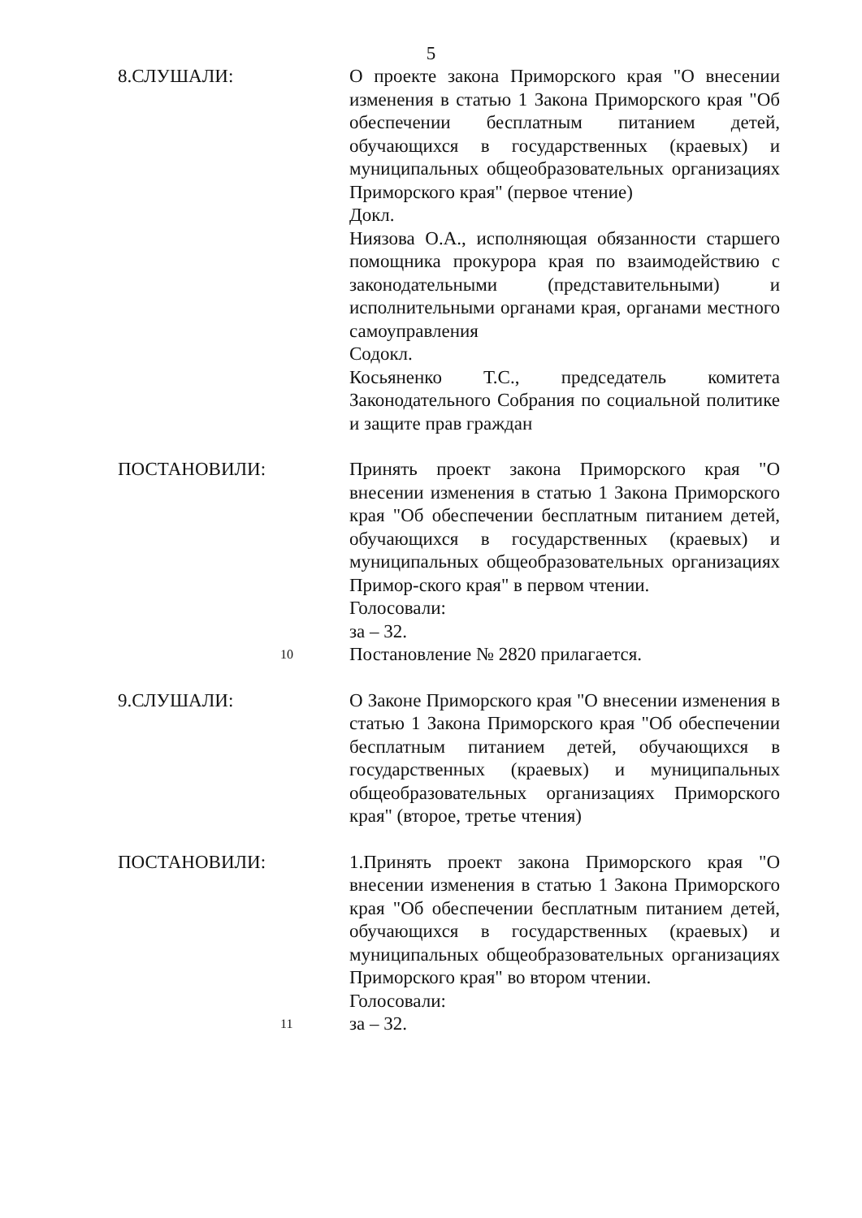5
8.СЛУШАЛИ: О проекте закона Приморского края "О внесении изменения в статью 1 Закона Приморского края "Об обеспечении бесплатным питанием детей, обучающихся в государственных (краевых) и муниципальных общеобразовательных организациях Приморского края" (первое чтение)
Докл.
Ниязова О.А., исполняющая обязанности старшего помощника прокурора края по взаимодействию с законодательными (представительными) и исполнительными органами края, органами местного самоуправления
Содокл.
Косьяненко Т.С., председатель комитета Законодательного Собрания по социальной политике и защите прав граждан
ПОСТАНОВИЛИ:
10
Принять проект закона Приморского края "О внесении изменения в статью 1 Закона Приморского края "Об обеспечении бесплатным питанием детей, обучающихся в государственных (краевых) и муниципальных общеобразовательных организациях Примор-ского края" в первом чтении.
Голосовали:
за – 32.
Постановление № 2820 прилагается.
9.СЛУШАЛИ: О Законе Приморского края "О внесении изменения в статью 1 Закона Приморского края "Об обеспечении бесплатным питанием детей, обучающихся в государственных (краевых) и муниципальных общеобразовательных организациях Приморского края" (второе, третье чтения)
ПОСТАНОВИЛИ:
11
1.Принять проект закона Приморского края "О внесении изменения в статью 1 Закона Приморского края "Об обеспечении бесплатным питанием детей, обучающихся в государственных (краевых) и муниципальных общеобразовательных организациях Приморского края" во втором чтении.
Голосовали:
за – 32.